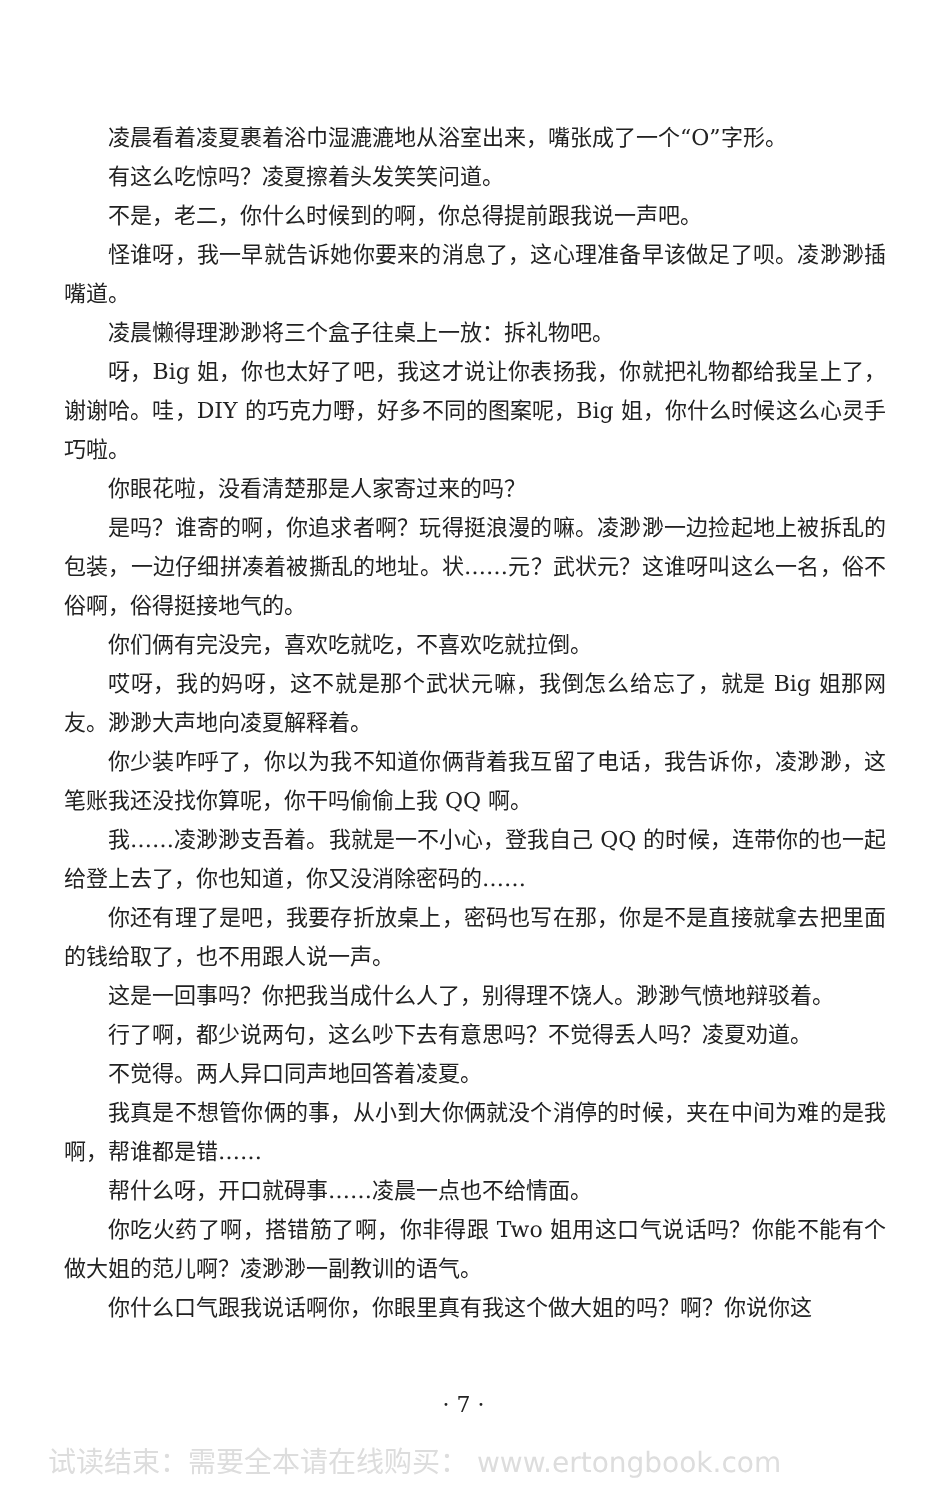凌晨看着凌夏裹着浴巾湿漉漉地从浴室出来，嘴张成了一个“O”字形。
有这么吃惊吗？凌夏擦着头发笑笑问道。
不是，老二，你什么时候到的啊，你总得提前跟我说一声吧。
怪谁呀，我一早就告诉她你要来的消息了，这心理准备早该做足了呗。凌渺渺插嘴道。
凌晨懒得理渺渺将三个盒子往桌上一放：拆礼物吧。
呀，Big 姐，你也太好了吧，我这才说让你表扬我，你就把礼物都给我呈上了，谢谢哈。哇，DIY 的巧克力嘢，好多不同的图案呢，Big 姐，你什么时候这么心灵手巧啦。
你眼花啦，没看清楚那是人家寄过来的吗？
是吗？谁寄的啊，你追求者啊？玩得挺浪漫的嘛。凌渺渺一边捡起地上被拆乱的包装，一边仔细拼凑着被撕乱的地址。状……元？武状元？这谁呀叫这么一名，俗不俗啊，俗得挺接地气的。
你们俩有完没完，喜欢吃就吃，不喜欢吃就拉倒。
哎呀，我的妈呀，这不就是那个武状元嘛，我倒怎么给忘了，就是 Big 姐那网友。渺渺大声地向凌夏解释着。
你少装咋呼了，你以为我不知道你俩背着我互留了电话，我告诉你，凌渺渺，这笔账我还没找你算呢，你干吗偷偷上我 QQ 啊。
我……凌渺渺支吾着。我就是一不小心，登我自己 QQ 的时候，连带你的也一起给登上去了，你也知道，你又没消除密码的……
你还有理了是吧，我要存折放桌上，密码也写在那，你是不是直接就拿去把里面的钱给取了，也不用跟人说一声。
这是一回事吗？你把我当成什么人了，别得理不饶人。渺渺气愤地辩驳着。
行了啊，都少说两句，这么吵下去有意思吗？不觉得丢人吗？凌夏劝道。
不觉得。两人异口同声地回答着凌夏。
我真是不想管你俩的事，从小到大你俩就没个消停的时候，夹在中间为难的是我啊，帮谁都是错……
帮什么呀，开口就碍事……凌晨一点也不给情面。
你吃火药了啊，搭错筋了啊，你非得跟 Two 姐用这口气说话吗？你能不能有个做大姐的范儿啊？凌渺渺一副教训的语气。
你什么口气跟我说话啊你，你眼里真有我这个做大姐的吗？啊？你说你这
· 7 ·
试读结束：需要全本请在线购买： www.ertongbook.com